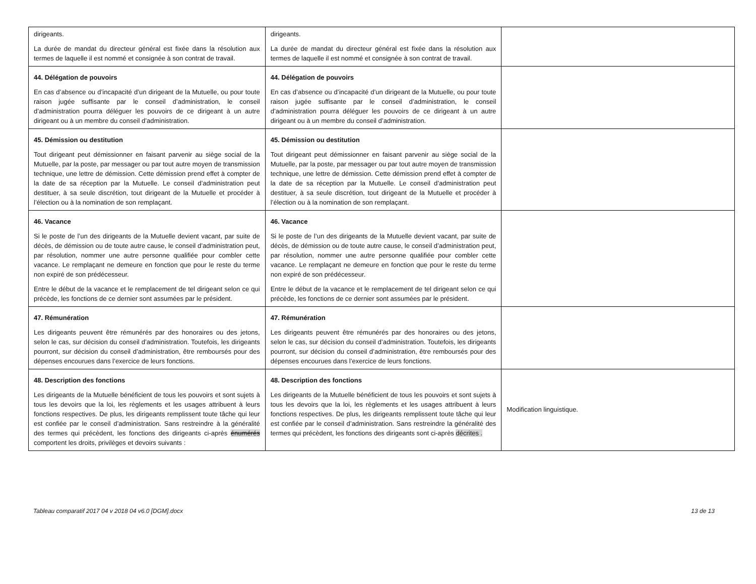| dirigeants. La durée de mandat du directeur général est fixée dans la résolution aux termes de laquelle il est nommé et consignée à son contrat de travail. | dirigeants. La durée de mandat du directeur général est fixée dans la résolution aux termes de laquelle il est nommé et consignée à son contrat de travail. | |
| 44. Délégation de pouvoirs En cas d’absence ou d’incapacité d’un dirigeant de la Mutuelle, ou pour toute raison jugée suffisante par le conseil d’administration, le conseil d’administration pourra déléguer les pouvoirs de ce dirigeant à un autre dirigeant ou à un membre du conseil d’administration. | 44. Délégation de pouvoirs En cas d’absence ou d’incapacité d’un dirigeant de la Mutuelle, ou pour toute raison jugée suffisante par le conseil d’administration, le conseil d’administration pourra déléguer les pouvoirs de ce dirigeant à un autre dirigeant ou à un membre du conseil d’administration. | |
| 45. Démission ou destitution Tout dirigeant peut démissionner en faisant parvenir au siège social de la Mutuelle, par la poste, par messager ou par tout autre moyen de transmission technique, une lettre de démission. Cette démission prend effet à compter de la date de sa réception par la Mutuelle. Le conseil d’administration peut destituer, à sa seule discrétion, tout dirigeant de la Mutuelle et procéder à l’élection ou à la nomination de son remplaçant. | 45. Démission ou destitution Tout dirigeant peut démissionner en faisant parvenir au siège social de la Mutuelle, par la poste, par messager ou par tout autre moyen de transmission technique, une lettre de démission. Cette démission prend effet à compter de la date de sa réception par la Mutuelle. Le conseil d’administration peut destituer, à sa seule discrétion, tout dirigeant de la Mutuelle et procéder à l’élection ou à la nomination de son remplaçant. | |
| 46. Vacance Si le poste de l’un des dirigeants de la Mutuelle devient vacant, par suite de décès, de démission ou de toute autre cause, le conseil d’administration peut, par résolution, nommer une autre personne qualifiée pour combler cette vacance. Le remplaçant ne demeure en fonction que pour le reste du terme non expiré de son prédécesseur. Entre le début de la vacance et le remplacement de tel dirigeant selon ce qui précède, les fonctions de ce dernier sont assumées par le président. | 46. Vacance Si le poste de l’un des dirigeants de la Mutuelle devient vacant, par suite de décès, de démission ou de toute autre cause, le conseil d’administration peut, par résolution, nommer une autre personne qualifiée pour combler cette vacance. Le remplaçant ne demeure en fonction que pour le reste du terme non expiré de son prédécesseur. Entre le début de la vacance et le remplacement de tel dirigeant selon ce qui précède, les fonctions de ce dernier sont assumées par le président. | |
| 47. Rémunération Les dirigeants peuvent être rémunérés par des honoraires ou des jetons, selon le cas, sur décision du conseil d’administration. Toutefois, les dirigeants pourront, sur décision du conseil d’administration, être remboursés pour des dépenses encourues dans l’exercice de leurs fonctions. | 47. Rémunération Les dirigeants peuvent être rémunérés par des honoraires ou des jetons, selon le cas, sur décision du conseil d’administration. Toutefois, les dirigeants pourront, sur décision du conseil d’administration, être remboursés pour des dépenses encourues dans l’exercice de leurs fonctions. | |
| 48. Description des fonctions Les dirigeants de la Mutuelle bénéficient de tous les pouvoirs et sont sujets à tous les devoirs que la loi, les règlements et les usages attribuent à leurs fonctions respectives. De plus, les dirigeants remplissent toute tâche qui leur est confiée par le conseil d’administration. Sans restreindre à la généralité des termes qui précèdent, les fonctions des dirigeants ci-après énumérés comportent les droits, privilèges et devoirs suivants : | 48. Description des fonctions Les dirigeants de la Mutuelle bénéficient de tous les pouvoirs et sont sujets à tous les devoirs que la loi, les règlements et les usages attribuent à leurs fonctions respectives. De plus, les dirigeants remplissent toute tâche qui leur est confiée par le conseil d’administration. Sans restreindre la généralité des termes qui précèdent, les fonctions des dirigeants sont ci-après décrites . | Modification linguistique. |
Tableau comparatif 2017 04 v 2018 04 v6.0 [DGM].docx 13 de 13